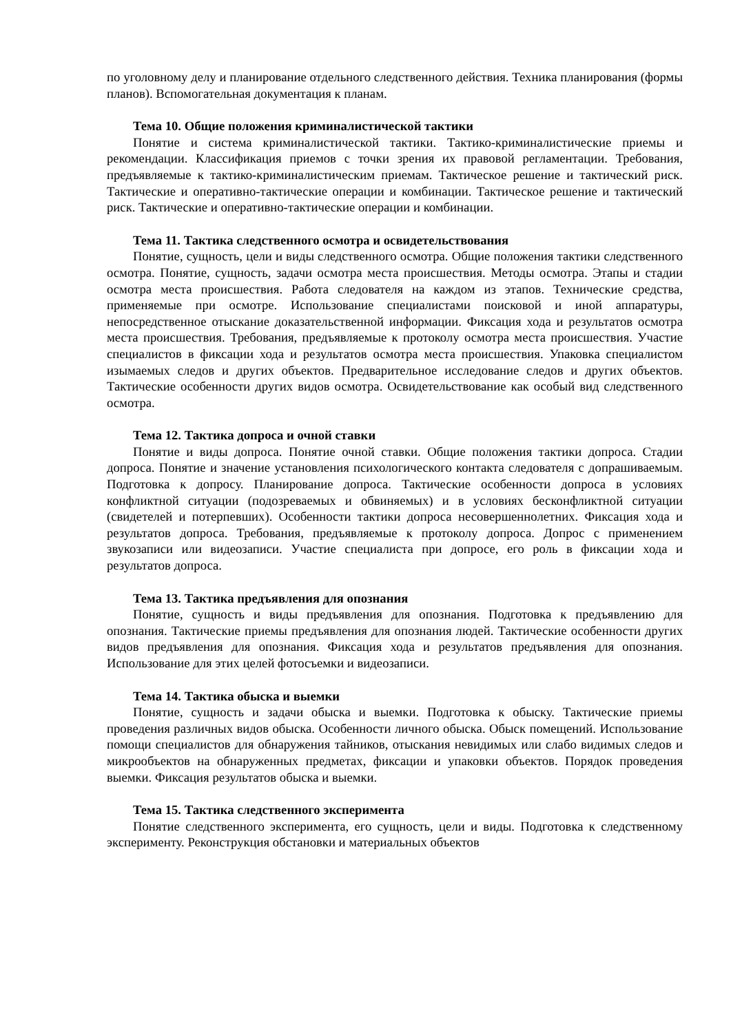по уголовному делу и планирование отдельного следственного действия. Техника планирования (формы планов). Вспомогательная документация к планам.
Тема 10. Общие положения криминалистической тактики
Понятие и система криминалистической тактики. Тактико-криминалистические приемы и рекомендации. Классификация приемов с точки зрения их правовой регламентации. Требования, предъявляемые к тактико-криминалистическим приемам. Тактическое решение и тактический риск. Тактические и оперативно-тактические операции и комбинации. Тактическое решение и тактический риск. Тактические и оперативно-тактические операции и комбинации.
Тема 11. Тактика следственного осмотра и освидетельствования
Понятие, сущность, цели и виды следственного осмотра. Общие положения тактики следственного осмотра. Понятие, сущность, задачи осмотра места происшествия. Методы осмотра. Этапы и стадии осмотра места происшествия. Работа следователя на каждом из этапов. Технические средства, применяемые при осмотре. Использование специалистами поисковой и иной аппаратуры, непосредственное отыскание доказательственной информации. Фиксация хода и результатов осмотра места происшествия. Требования, предъявляемые к протоколу осмотра места происшествия. Участие специалистов в фиксации хода и результатов осмотра места происшествия. Упаковка специалистом изымаемых следов и других объектов. Предварительное исследование следов и других объектов. Тактические особенности других видов осмотра. Освидетельствование как особый вид следственного осмотра.
Тема 12. Тактика допроса и очной ставки
Понятие и виды допроса. Понятие очной ставки. Общие положения тактики допроса. Стадии допроса. Понятие и значение установления психологического контакта следователя с допрашиваемым. Подготовка к допросу. Планирование допроса. Тактические особенности допроса в условиях конфликтной ситуации (подозреваемых и обвиняемых) и в условиях бесконфликтной ситуации (свидетелей и потерпевших). Особенности тактики допроса несовершеннолетних. Фиксация хода и результатов допроса. Требования, предъявляемые к протоколу допроса. Допрос с применением звукозаписи или видеозаписи. Участие специалиста при допросе, его роль в фиксации хода и результатов допроса.
Тема 13. Тактика предъявления для опознания
Понятие, сущность и виды предъявления для опознания. Подготовка к предъявлению для опознания. Тактические приемы предъявления для опознания людей. Тактические особенности других видов предъявления для опознания. Фиксация хода и результатов предъявления для опознания. Использование для этих целей фотосъемки и видеозаписи.
Тема 14. Тактика обыска и выемки
Понятие, сущность и задачи обыска и выемки. Подготовка к обыску. Тактические приемы проведения различных видов обыска. Особенности личного обыска. Обыск помещений. Использование помощи специалистов для обнаружения тайников, отыскания невидимых или слабо видимых следов и микрообъектов на обнаруженных предметах, фиксации и упаковки объектов. Порядок проведения выемки. Фиксация результатов обыска и выемки.
Тема 15. Тактика следственного эксперимента
Понятие следственного эксперимента, его сущность, цели и виды. Подготовка к следственному эксперименту. Реконструкция обстановки и материальных объектов